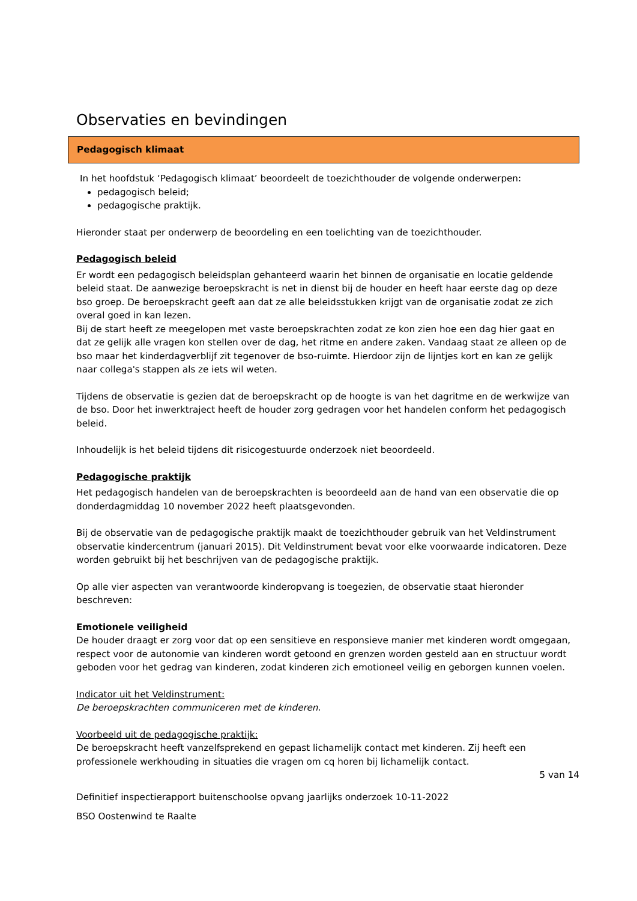Observaties en bevindingen
Pedagogisch klimaat
In het hoofdstuk ‘Pedagogisch klimaat’ beoordeelt de toezichthouder de volgende onderwerpen:
pedagogisch beleid;
pedagogische praktijk.
Hieronder staat per onderwerp de beoordeling en een toelichting van de toezichthouder.
Pedagogisch beleid
Er wordt een pedagogisch beleidsplan gehanteerd waarin het binnen de organisatie en locatie geldende beleid staat. De aanwezige beroepskracht is net in dienst bij de houder en heeft haar eerste dag op deze bso groep. De beroepskracht geeft aan dat ze alle beleidsstukken krijgt van de organisatie zodat ze zich overal goed in kan lezen.
Bij de start heeft ze meegelopen met vaste beroepskrachten zodat ze kon zien hoe een dag hier gaat en dat ze gelijk alle vragen kon stellen over de dag, het ritme en andere zaken. Vandaag staat ze alleen op de bso maar het kinderdagverblijf zit tegenover de bso-ruimte. Hierdoor zijn de lijntjes kort en kan ze gelijk naar collega's stappen als ze iets wil weten.
Tijdens de observatie is gezien dat de beroepskracht op de hoogte is van het dagritme en de werkwijze van de bso. Door het inwerktraject heeft de houder zorg gedragen voor het handelen conform het pedagogisch beleid.
Inhoudelijk is het beleid tijdens dit risicogestuurde onderzoek niet beoordeeld.
Pedagogische praktijk
Het pedagogisch handelen van de beroepskrachten is beoordeeld aan de hand van een observatie die op donderdagmiddag 10 november 2022 heeft plaatsgevonden.
Bij de observatie van de pedagogische praktijk maakt de toezichthouder gebruik van het Veldinstrument observatie kindercentrum (januari 2015). Dit Veldinstrument bevat voor elke voorwaarde indicatoren. Deze worden gebruikt bij het beschrijven van de pedagogische praktijk.
Op alle vier aspecten van verantwoorde kinderopvang is toegezien, de observatie staat hieronder beschreven:
Emotionele veiligheid
De houder draagt er zorg voor dat op een sensitieve en responsieve manier met kinderen wordt omgegaan, respect voor de autonomie van kinderen wordt getoond en grenzen worden gesteld aan en structuur wordt geboden voor het gedrag van kinderen, zodat kinderen zich emotioneel veilig en geborgen kunnen voelen.
Indicator uit het Veldinstrument:
De beroepskrachten communiceren met de kinderen.
Voorbeeld uit de pedagogische praktijk:
De beroepskracht heeft vanzelfsprekend en gepast lichamelijk contact met kinderen. Zij heeft een professionele werkhouding in situaties die vragen om cq horen bij lichamelijk contact.
5 van 14
Definitief inspectierapport buitenschoolse opvang jaarlijks onderzoek 10-11-2022
BSO Oostenwind te Raalte